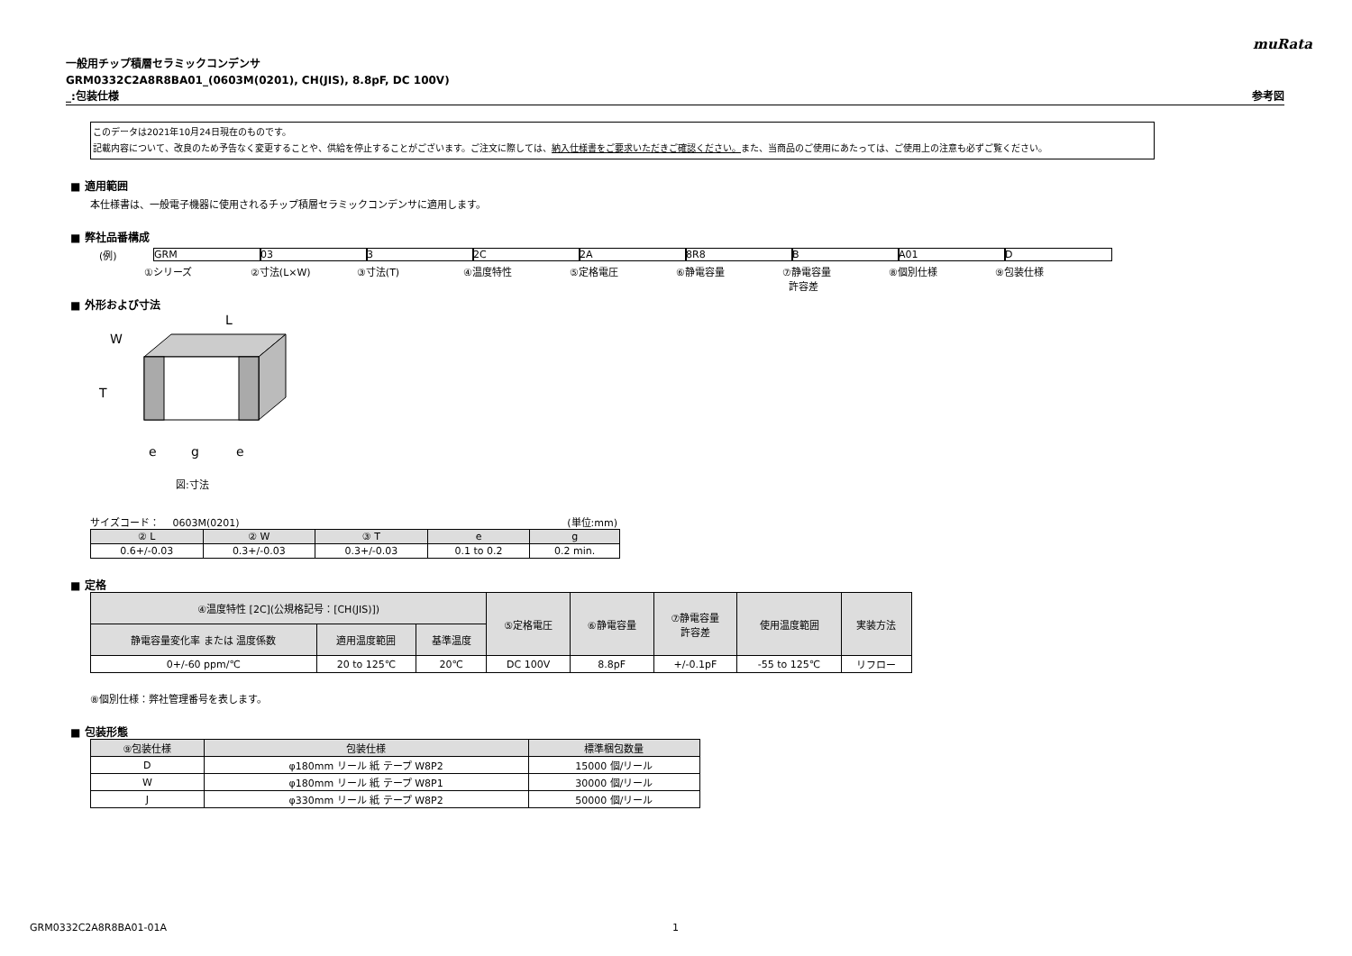muRata
一般用チップ積層セラミックコンデンサ
GRM0332C2A8R8BA01_(0603M(0201), CH(JIS), 8.8pF, DC 100V)
_:包装仕様 参考図
このデータは2021年10月24日現在のものです。
記載内容について、改良のため予告なく変更することや、供給を停止することがございます。ご注文に際しては、納入仕様書をご要求いただきご確認ください。また、当商品のご使用にあたっては、ご使用上の注意も必ずご覧ください。
■ 適用範囲
本仕様書は、一般電子機器に使用されるチップ積層セラミックコンデンサに適用します。
■ 弊社品番構成
(例) GRM 03 3 2C 2A 8R8 B A01 D
①シリーズ ②寸法(L×W) ③寸法(T) ④温度特性 ⑤定格電圧 ⑥静電容量 ⑦静電容量
許容差
⑧個別仕様 ⑨包装仕様
■ 外形および寸法
L
W
T
e
g
e
図:寸法
サイズコード： 　0603M(0201) (単位:mm)
| ② L | ② W | ③ T | e | g |
| --- | --- | --- | --- | --- |
| 0.6+/-0.03 | 0.3+/-0.03 | 0.3+/-0.03 | 0.1 to 0.2 | 0.2 min. |
■ 定格
| ④温度特性 [2C](公規格記号：[CH(JIS)]) | | | ⑤定格電圧 | ⑥静電容量 | ⑦静電容量 許容差 | 使用温度範囲 | 実装方法 |
| --- | --- | --- | --- | --- | --- | --- | --- |
| 静電容量変化率 または 温度係数 | 適用温度範囲 | 基準温度 | | | | | |
| 0+/-60 ppm/℃ | 20 to 125℃ | 20℃ | DC 100V | 8.8pF | +/-0.1pF | -55 to 125℃ | リフロー |
⑧個別仕様：弊社管理番号を表します。
■ 包装形態
| ⑨包装仕様 | 包装仕様 | 標準梱包数量 |
| --- | --- | --- |
| D | φ180mm リール 紙 テープ W8P2 | 15000 個/リール |
| W | φ180mm リール 紙 テープ W8P1 | 30000 個/リール |
| J | φ330mm リール 紙 テープ W8P2 | 50000 個/リール |
GRM0332C2A8R8BA01-01A 1